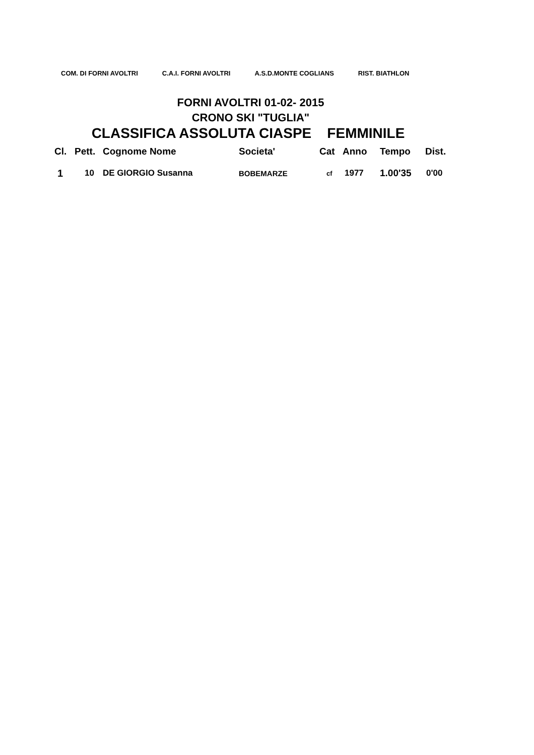COM. DI FORNI AVOLTRI C.A.I. FORNI AVOLTRI A.S.D.MONTE COGLIANS RIST. BIATHLON
FORNI AVOLTRI 01-02- 2015
CRONO SKI "TUGLIA"
CLASSIFICA ASSOLUTA CIASPE FEMMINILE
| Cl. | Pett. | Cognome Nome | Societa' | Cat | Anno | Tempo | Dist. |
| --- | --- | --- | --- | --- | --- | --- | --- |
| 1 | 10 | DE GIORGIO Susanna | BOBEMARZE | cf | 1977 | 1.00'35 | 0'00 |